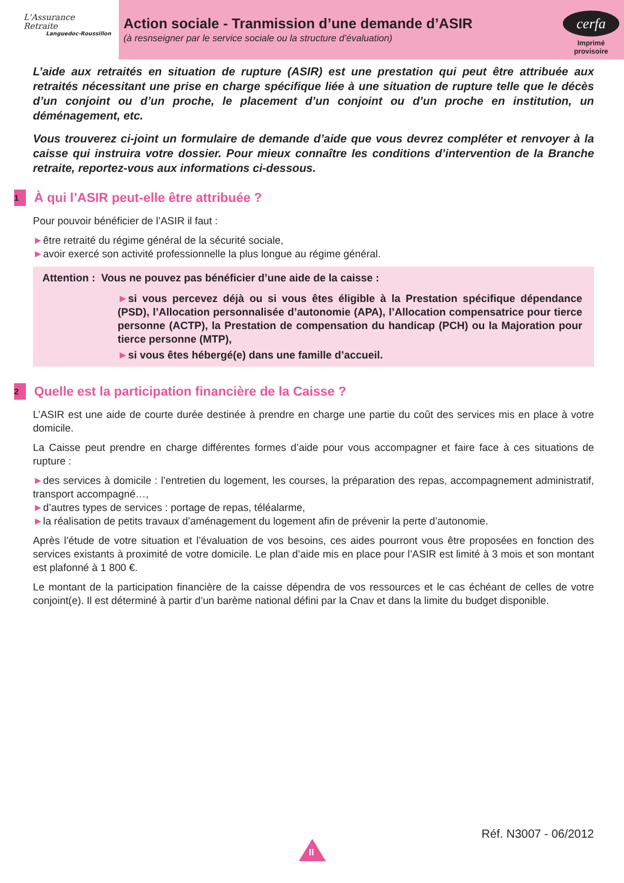L'Assurance
Retraite
Languedoc-Roussillon
Action sociale - Tranmission d’une demande d’ASIR
(à resnseigner par le service sociale ou la structure d’évaluation)
cerfa
Imprimé
provisoire
L’aide aux retraités en situation de rupture (ASIR) est une prestation qui peut être attribuée aux retraités nécessitant une prise en charge spécifique liée à une situation de rupture telle que le décès d’un conjoint ou d’un proche, le placement d’un conjoint ou d’un proche en institution, un déménagement, etc.
Vous trouverez ci-joint un formulaire de demande d’aide que vous devrez compléter et renvoyer à la caisse qui instruira votre dossier. Pour mieux connaître les conditions d’intervention de la Branche retraite, reportez-vous aux informations ci-dessous.
1 À qui l’ASIR peut-elle être attribuée ?
Pour pouvoir bénéficier de l’ASIR il faut :
►être retraité du régime général de la sécurité sociale,
►avoir exercé son activité professionnelle la plus longue au régime général.
Attention : Vous ne pouvez pas bénéficier d’une aide de la caisse :
►si vous percevez déjà ou si vous êtes éligible à la Prestation spécifique dépendance (PSD), l’Allocation personnalisée d’autonomie (APA), l’Allocation compensatrice pour tierce personne (ACTP), la Prestation de compensation du handicap (PCH) ou la Majoration pour tierce personne (MTP),
►si vous êtes hébergé(e) dans une famille d’accueil.
2 Quelle est la participation financière de la Caisse ?
L’ASIR est une aide de courte durée destinée à prendre en charge une partie du coût des services mis en place à votre domicile.
La Caisse peut prendre en charge différentes formes d’aide pour vous accompagner et faire face à ces situations de rupture :
►des services à domicile : l’entretien du logement, les courses, la préparation des repas, accompagnement administratif, transport accompagné…,
►d’autres types de services : portage de repas, téléalarme,
►la réalisation de petits travaux d’aménagement du logement afin de prévenir la perte d’autonomie.
Après l’étude de votre situation et l’évaluation de vos besoins, ces aides pourront vous être proposées en fonction des services existants à proximité de votre domicile. Le plan d’aide mis en place pour l’ASIR est limité à 3 mois et son montant est plafonné à 1 800 €.
Le montant de la participation financière de la caisse dépendra de vos ressources et le cas échéant de celles de votre conjoint(e). Il est déterminé à partir d’un barème national défini par la Cnav et dans la limite du budget disponible.
Réf. N3007 - 06/2012
II